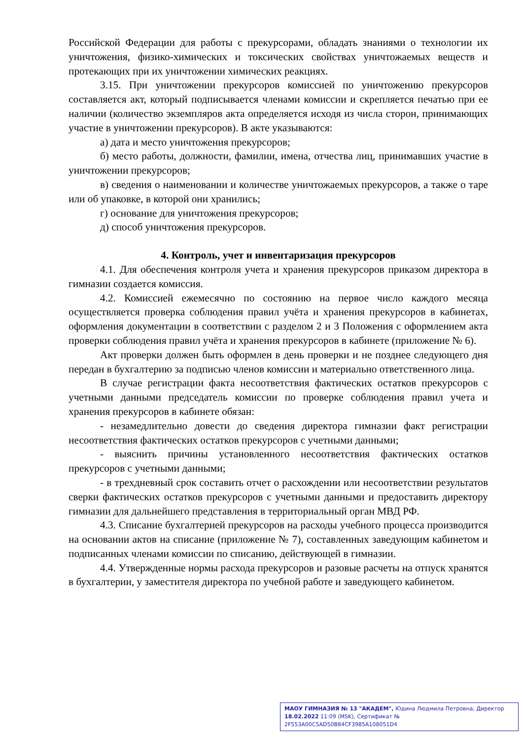Российской Федерации для работы с прекурсорами, обладать знаниями о технологии их уничтожения, физико-химических и токсических свойствах уничтожаемых веществ и протекающих при их уничтожении химических реакциях.
3.15. При уничтожении прекурсоров комиссией по уничтожению прекурсоров составляется акт, который подписывается членами комиссии и скрепляется печатью при ее наличии (количество экземпляров акта определяется исходя из числа сторон, принимающих участие в уничтожении прекурсоров). В акте указываются:
а) дата и место уничтожения прекурсоров;
б) место работы, должности, фамилии, имена, отчества лиц, принимавших участие в уничтожении прекурсоров;
в) сведения о наименовании и количестве уничтожаемых прекурсоров, а также о таре или об упаковке, в которой они хранились;
г) основание для уничтожения прекурсоров;
д) способ уничтожения прекурсоров.
4. Контроль, учет и инвентаризация прекурсоров
4.1. Для обеспечения контроля учета и хранения прекурсоров приказом директора в гимназии создается комиссия.
4.2. Комиссией ежемесячно по состоянию на первое число каждого месяца осуществляется проверка соблюдения правил учёта и хранения прекурсоров в кабинетах, оформления документации в соответствии с разделом 2 и 3 Положения с оформлением акта проверки соблюдения правил учёта и хранения прекурсоров в кабинете (приложение № 6).
Акт проверки должен быть оформлен в день проверки и не позднее следующего дня передан в бухгалтерию за подписью членов комиссии и материально ответственного лица.
В случае регистрации факта несоответствия фактических остатков прекурсоров с учетными данными председатель комиссии по проверке соблюдения правил учета и хранения прекурсоров в кабинете обязан:
- незамедлительно довести до сведения директора гимназии факт регистрации несоответствия фактических остатков прекурсоров с учетными данными;
- выяснить причины установленного несоответствия фактических остатков прекурсоров с учетными данными;
- в трехдневный срок составить отчет о расхождении или несоответствии результатов сверки фактических остатков прекурсоров с учетными данными и предоставить директору гимназии для дальнейшего представления в территориальный орган МВД РФ.
4.3. Списание бухгалтерией прекурсоров на расходы учебного процесса производится на основании актов на списание (приложение № 7), составленных заведующим кабинетом и подписанных членами комиссии по списанию, действующей в гимназии.
4.4. Утвержденные нормы расхода прекурсоров и разовые расчеты на отпуск хранятся в бухгалтерии, у заместителя директора по учебной работе и заведующего кабинетом.
МАОУ ГИМНАЗИЯ № 13 "АКАДЕМ", Юдина Людмила Петровна, Директор
18.02.2022 11:09 (MSK), Сертификат № 2F553A00C5AD50B84CF3985A108051D4